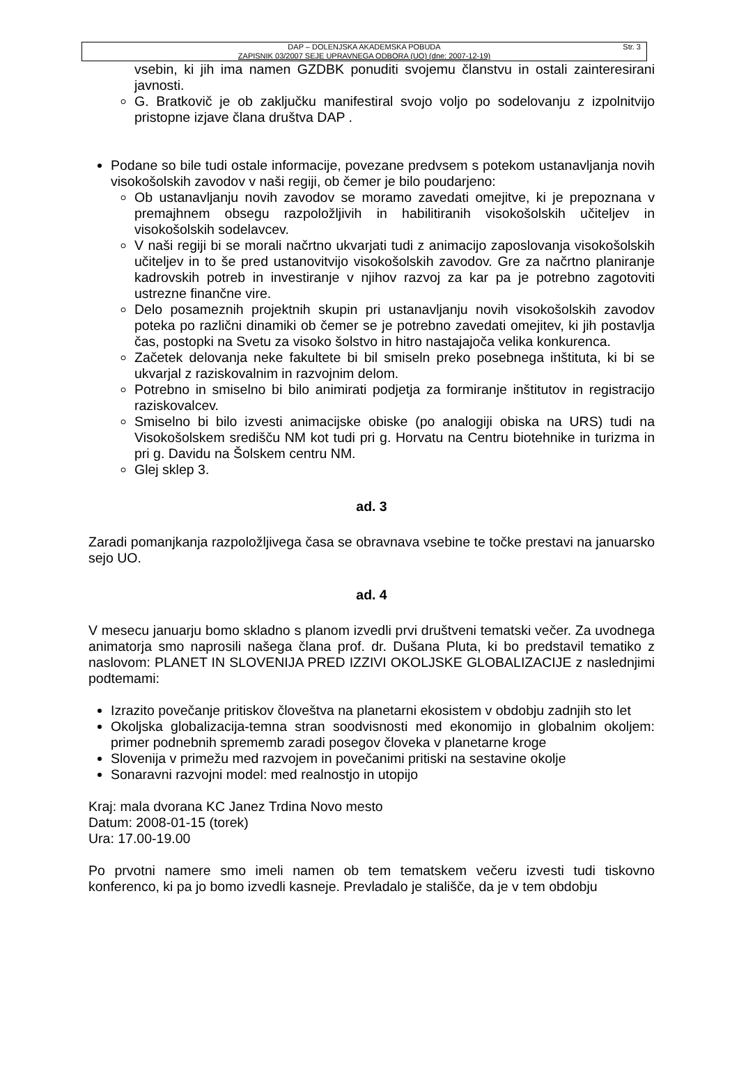Str. 3 DAP – DOLENJSKA AKADEMSKA POBUDA
ZAPISNIK 03/2007 SEJE UPRAVNEGA ODBORA (UO) (dne: 2007-12-19)
vsebin, ki jih ima namen GZDBK ponuditi svojemu članstvu in ostali zainteresirani javnosti.
G. Bratkovič je ob zaključku manifestiral svojo voljo po sodelovanju z izpolnitvijo pristopne izjave člana društva DAP .
Podane so bile tudi ostale informacije, povezane predvsem s potekom ustanavljanja novih visokošolskih zavodov v naši regiji, ob čemer je bilo poudarjeno:
Ob ustanavljanju novih zavodov se moramo zavedati omejitve, ki je prepoznana v premajhnem obsegu razpoložljivih in habilitiranih visokošolskih učiteljev in visokošolskih sodelavcev.
V naši regiji bi se morali načrtno ukvarjati tudi z animacijo zaposlovanja visokošolskih učiteljev in to še pred ustanovitvijo visokošolskih zavodov. Gre za načrtno planiranje kadrovskih potreb in investiranje v njihov razvoj za kar pa je potrebno zagotoviti ustrezne finančne vire.
Delo posameznih projektnih skupin pri ustanavljanju novih visokošolskih zavodov poteka po različni dinamiki ob čemer se je potrebno zavedati omejitev, ki jih postavlja čas, postopki na Svetu za visoko šolstvo in hitro nastajajoča velika konkurenca.
Začetek delovanja neke fakultete bi bil smiseln preko posebnega inštituta, ki bi se ukvarjal z raziskovalnim in razvojnim delom.
Potrebno in smiselno bi bilo animirati podjetja za formiranje inštitutov in registracijo raziskovalcev.
Smiselno bi bilo izvesti animacijske obiske (po analogiji obiska na URS) tudi na Visokošolskem središču NM kot tudi pri g. Horvatu na Centru biotehnike in turizma in pri g. Davidu na Šolskem centru NM.
Glej sklep 3.
ad. 3
Zaradi pomanjkanja razpoložljivega časa se obravnava vsebine te točke prestavi na januarsko sejo UO.
ad. 4
V mesecu januarju bomo skladno s planom izvedli prvi društveni tematski večer. Za uvodnega animatorja smo naprosili našega člana prof. dr. Dušana Pluta, ki bo predstavil tematiko z naslovom: PLANET IN SLOVENIJA PRED IZZIVI OKOLJSKE GLOBALIZACIJE z naslednjimi podtemami:
Izrazito povečanje pritiskov človeštva na planetarni ekosistem v obdobju zadnjih sto let
Okoljska globalizacija-temna stran soodvisnosti med ekonomijo in globalnim okoljem: primer podnebnih sprememb zaradi posegov človeka v planetarne kroge
Slovenija v primežu med razvojem in povečanimi pritiski na sestavine okolje
Sonaravni razvojni model: med realnostjo in utopijo
Kraj: mala dvorana KC Janez Trdina Novo mesto
Datum: 2008-01-15 (torek)
Ura: 17.00-19.00
Po prvotni namere smo imeli namen ob tem tematskem večeru izvesti tudi tiskovno konferenco, ki pa jo bomo izvedli kasneje. Prevladalo je stališče, da je v tem obdobju